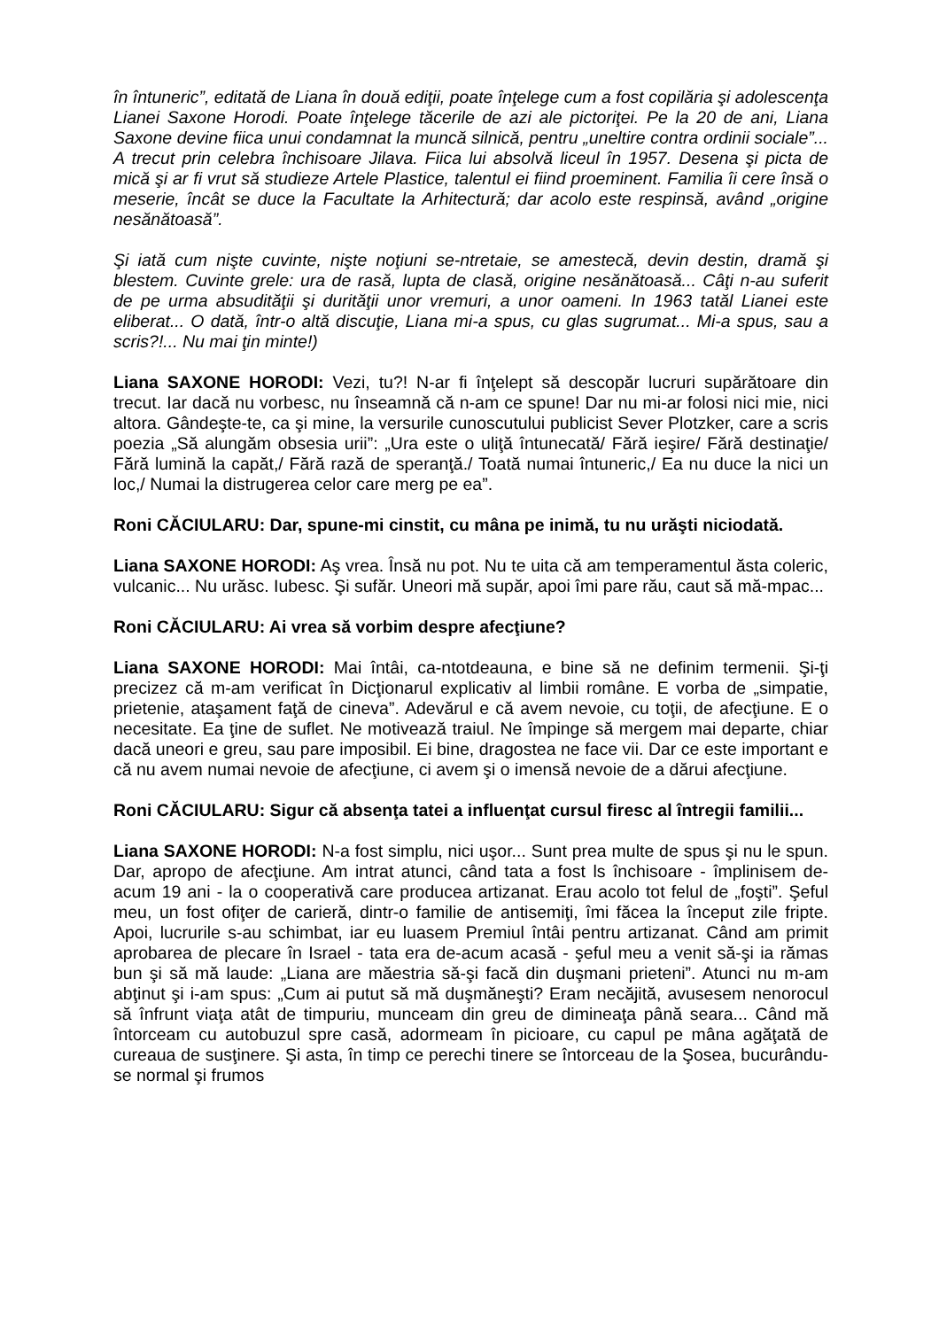în întuneric”, editată de Liana în două ediţii, poate înţelege cum a fost copilăria şi adolescenţa Lianei Saxone Horodi. Poate înţelege tăcerile de azi ale pictoriţei. Pe la 20 de ani, Liana Saxone devine fiica unui condamnat la muncă silnică, pentru „uneltire contra ordinii sociale”... A trecut prin celebra închisoare Jilava. Fiica lui absolvă liceul în 1957. Desena şi picta de mică şi ar fi vrut să studieze Artele Plastice, talentul ei fiind proeminent. Familia îi cere însă o meserie, încât se duce la Facultate la Arhitectură; dar acolo este respinsă, având „origine nesănătoasă”.
Şi iată cum nişte cuvinte, nişte noţiuni se-ntretaie, se amestecă, devin destin, dramă şi blestem. Cuvinte grele: ura de rasă, lupta de clasă, origine nesănătoasă... Câţi n-au suferit de pe urma absudităţii şi durităţii unor vremuri, a unor oameni. In 1963 tatăl Lianei este eliberat... O dată, într-o altă discuţie, Liana mi-a spus, cu glas sugrumat... Mi-a spus, sau a scris?!... Nu mai ţin minte!)
Liana SAXONE HORODI: Vezi, tu?! N-ar fi înţelept să descopăr lucruri supărătoare din trecut. Iar dacă nu vorbesc, nu înseamnă că n-am ce spune! Dar nu mi-ar folosi nici mie, nici altora. Gândeşte-te, ca şi mine, la versurile cunoscutului publicist Sever Plotzker, care a scris poezia „Să alungăm obsesia urii”: „Ura este o uliţă întunecată/ Fără ieşire/ Fără destinaţie/ Fără lumină la capăt,/ Fără rază de speranţă./ Toată numai întuneric,/ Ea nu duce la nici un loc,/ Numai la distrugerea celor care merg pe ea”.
Roni CĂCIULARU: Dar, spune-mi cinstit, cu mâna pe inimă, tu nu urăşti niciodată.
Liana SAXONE HORODI: Aş vrea. Însă nu pot. Nu te uita că am temperamentul ăsta coleric, vulcanic... Nu urăsc. Iubesc. Şi sufăr. Uneori mă supăr, apoi îmi pare rău, caut să mă-mpac...
Roni CĂCIULARU: Ai vrea să vorbim despre afecţiune?
Liana SAXONE HORODI: Mai întâi, ca-ntotdeauna, e bine să ne definim termenii. Şi-ţi precizez că m-am verificat în Dicţionarul explicativ al limbii române. E vorba de „simpatie, prietenie, ataşament faţă de cineva”. Adevărul e că avem nevoie, cu toţii, de afecţiune. E o necesitate. Ea ţine de suflet. Ne motivează traiul. Ne împinge să mergem mai departe, chiar dacă uneori e greu, sau pare imposibil. Ei bine, dragostea ne face vii. Dar ce este important e că nu avem numai nevoie de afecţiune, ci avem şi o imensă nevoie de a dărui afecţiune.
Roni CĂCIULARU: Sigur că absenţa tatei a influenţat cursul firesc al întregii familii...
Liana SAXONE HORODI: N-a fost simplu, nici uşor... Sunt prea multe de spus şi nu le spun. Dar, apropo de afecţiune. Am intrat atunci, când tata a fost ls închisoare - împlinisem de-acum 19 ani - la o cooperativă care producea artizanat. Erau acolo tot felul de „foşti”. Şeful meu, un fost ofiţer de carieră, dintr-o familie de antisemiţi, îmi făcea la început zile fripte. Apoi, lucrurile s-au schimbat, iar eu luasem Premiul întâi pentru artizanat. Când am primit aprobarea de plecare în Israel - tata era de-acum acasă - şeful meu a venit să-şi ia rămas bun şi să mă laude: „Liana are măestria să-şi facă din duşmani prieteni”. Atunci nu m-am abţinut şi i-am spus: „Cum ai putut să mă duşmăneşti? Eram necăjită, avusesem nenorocul să înfrunt viaţa atât de timpuriu, munceam din greu de dimineaţa până seara... Când mă întorceam cu autobuzul spre casă, adormeam în picioare, cu capul pe mâna agăţată de cureaua de susţinere. Şi asta, în timp ce perechi tinere se întorceau de la Şosea, bucurându-se normal şi frumos